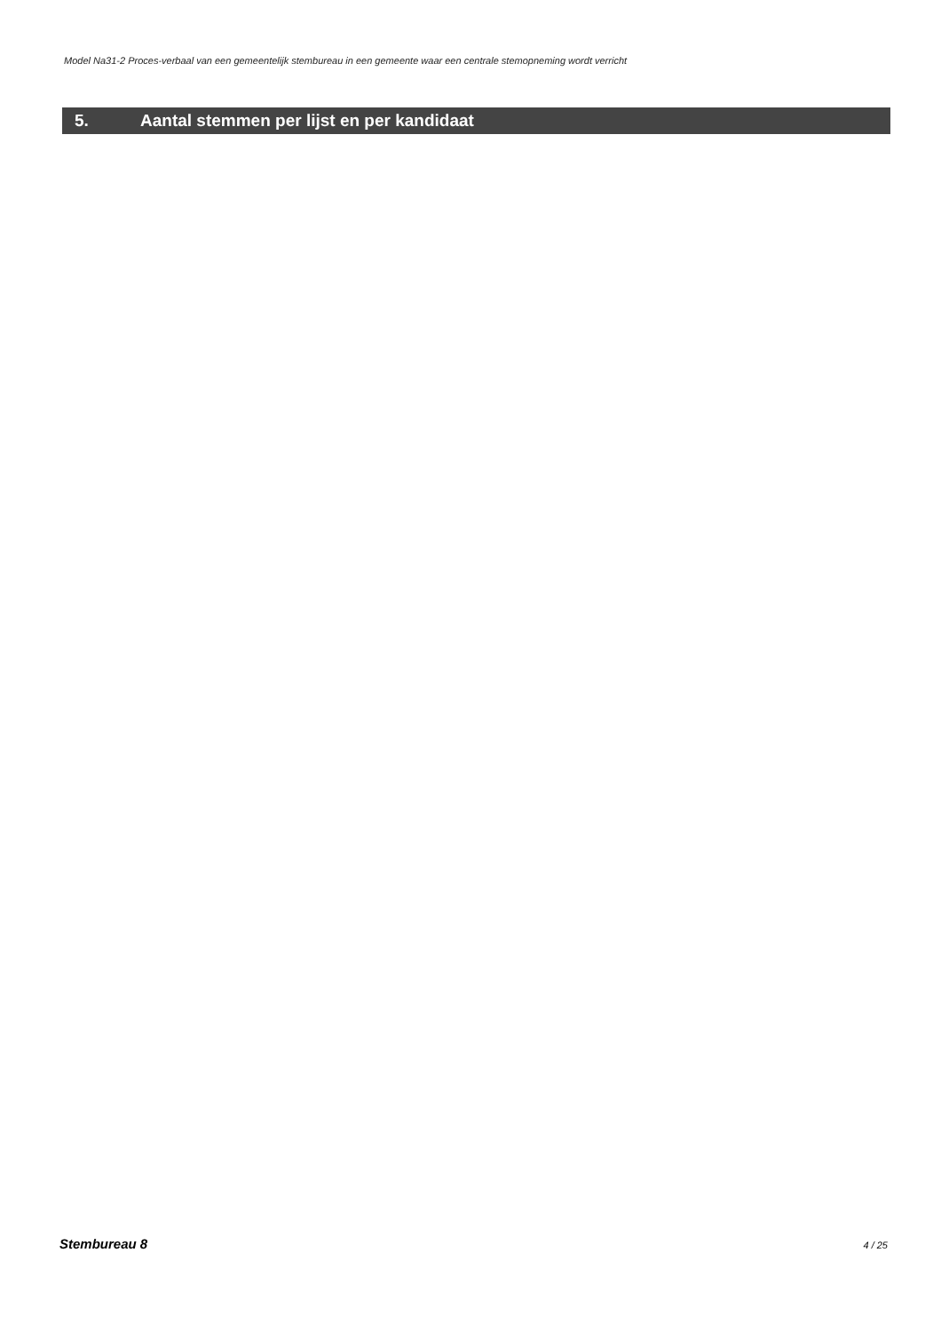Model Na31-2 Proces-verbaal van een gemeentelijk stembureau in een gemeente waar een centrale stemopneming wordt verricht
5. Aantal stemmen per lijst en per kandidaat
Stembureau 8 4 / 25